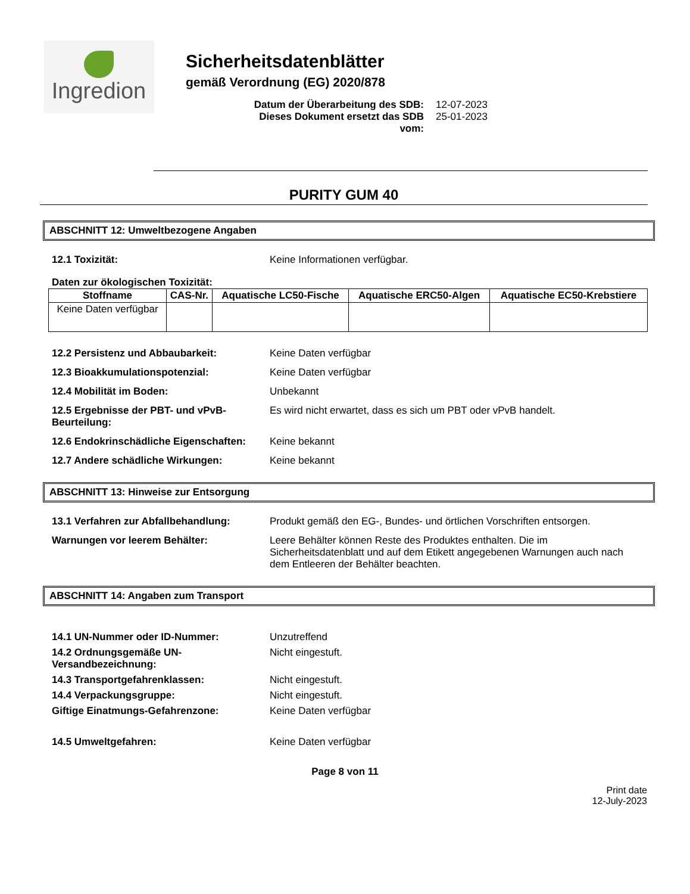Ingredion
Sicherheitsdatenblätter
gemäß Verordnung (EG) 2020/878
Datum der Überarbeitung des SDB: 12-07-2023
Dieses Dokument ersetzt das SDB vom: 25-01-2023
PURITY GUM 40
ABSCHNITT 12: Umweltbezogene Angaben
12.1 Toxizität: Keine Informationen verfügbar.
Daten zur ökologischen Toxizität:
| Stoffname | CAS-Nr. | Aquatische LC50-Fische | Aquatische ERC50-Algen | Aquatische EC50-Krebstiere |
| --- | --- | --- | --- | --- |
| Keine Daten verfügbar | | | | |
12.2 Persistenz und Abbaubarkeit: Keine Daten verfügbar
12.3 Bioakkumulationspotenzial: Keine Daten verfügbar
12.4 Mobilität im Boden: Unbekannt
12.5 Ergebnisse der PBT- und vPvB-Beurteilung: Es wird nicht erwartet, dass es sich um PBT oder vPvB handelt.
12.6 Endokrinschädliche Eigenschaften: Keine bekannt
12.7 Andere schädliche Wirkungen: Keine bekannt
ABSCHNITT 13: Hinweise zur Entsorgung
13.1 Verfahren zur Abfallbehandlung: Produkt gemäß den EG-, Bundes- und örtlichen Vorschriften entsorgen.
Warnungen vor leerem Behälter: Leere Behälter können Reste des Produktes enthalten. Die im Sicherheitsdatenblatt und auf dem Etikett angegebenen Warnungen auch nach dem Entleeren der Behälter beachten.
ABSCHNITT 14: Angaben zum Transport
14.1 UN-Nummer oder ID-Nummer: Unzutreffend
14.2 Ordnungsgemäße UN-Versandbezeichnung: Nicht eingestuft.
14.3 Transportgefahrenklassen: Nicht eingestuft.
14.4 Verpackungsgruppe: Nicht eingestuft.
Giftige Einatmungs-Gefahrenzone: Keine Daten verfügbar
14.5 Umweltgefahren: Keine Daten verfügbar
Page 8 von 11
Print date
12-July-2023